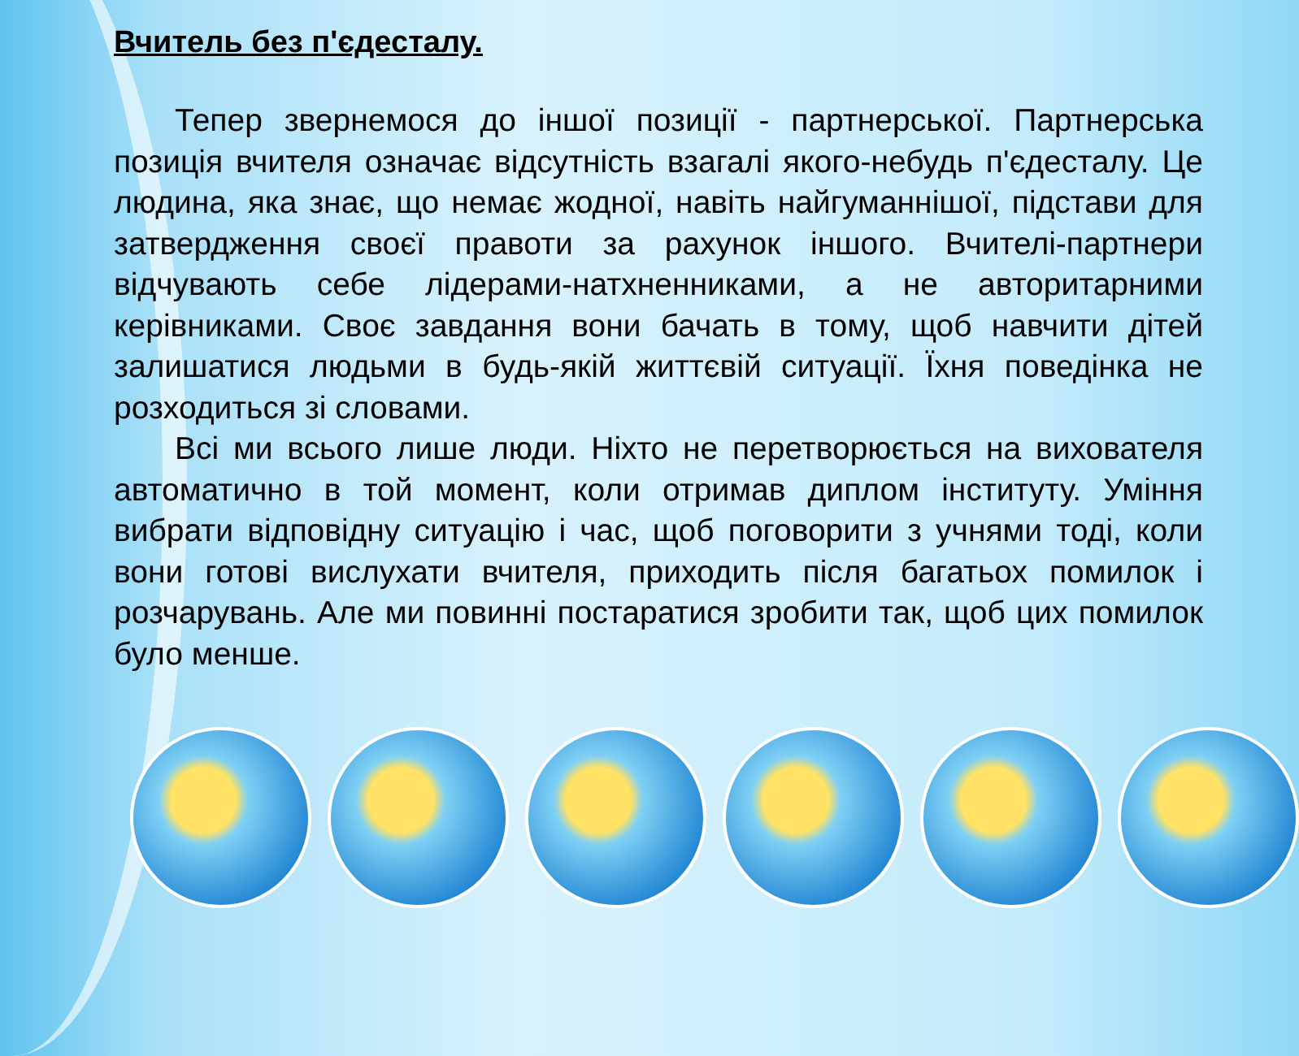Вчитель без п'єдесталу.
Тепер звернемося до іншої позиції - партнерської. Партнерська позиція вчителя означає відсутність взагалі якого-небудь п'єдесталу. Це людина, яка знає, що немає жодної, навіть найгуманнішої, підстави для затвердження своєї правоти за рахунок іншого. Вчителі-партнери відчувають себе лідерами-натхненниками, а не авторитарними керівниками. Своє завдання вони бачать в тому, щоб навчити дітей залишатися людьми в будь-якій життєвій ситуації. Їхня поведінка не розходиться зі словами.
Всі ми всього лише люди. Ніхто не перетворюється на вихователя автоматично в той момент, коли отримав диплом інституту. Уміння вибрати відповідну ситуацію і час, щоб поговорити з учнями тоді, коли вони готові вислухати вчителя, приходить після багатьох помилок і розчарувань. Але ми повинні постаратися зробити так, щоб цих помилок було менше.